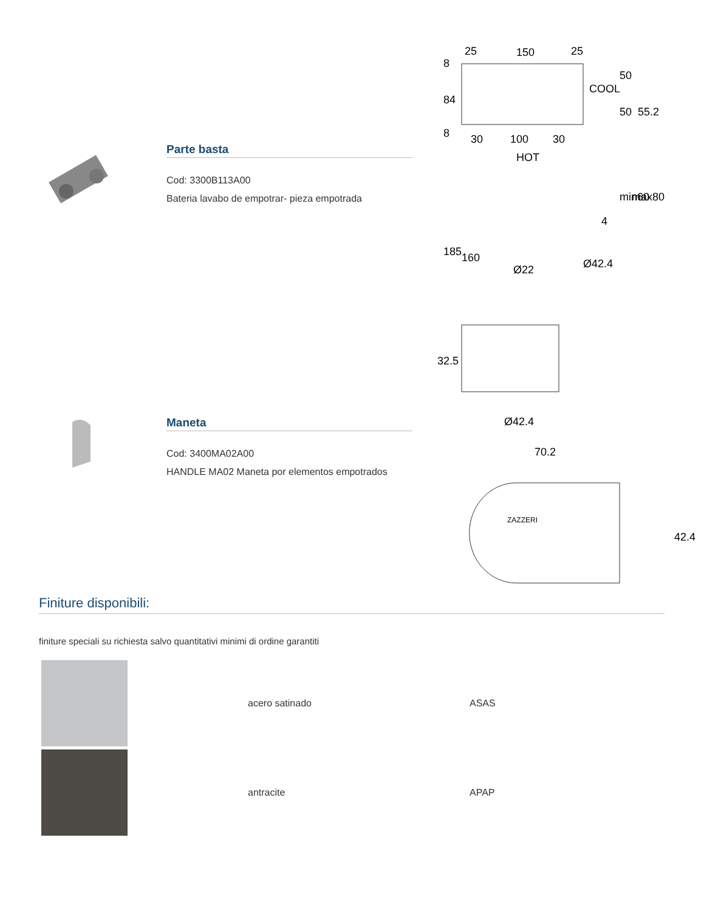Parte basta
Cod: 3300B113A00
Bateria lavabo de empotrar- pieza empotrada
Maneta
Cod: 3400MA02A00
HANDLE MA02 Maneta por elementos empotrados
25
150
25
COOL
30
100
30
HOT
8
84
8
50
50
55.2
min60
max80
4
185
160
Ø22
Ø42.4
32.5
Ø42.4
70.2
ZAZZERI
42.4
Finiture disponibili:
finiture speciali su richiesta salvo quantitativi minimi di ordine garantiti
| | acero satinado | ASAS |
| | antracite | APAP |